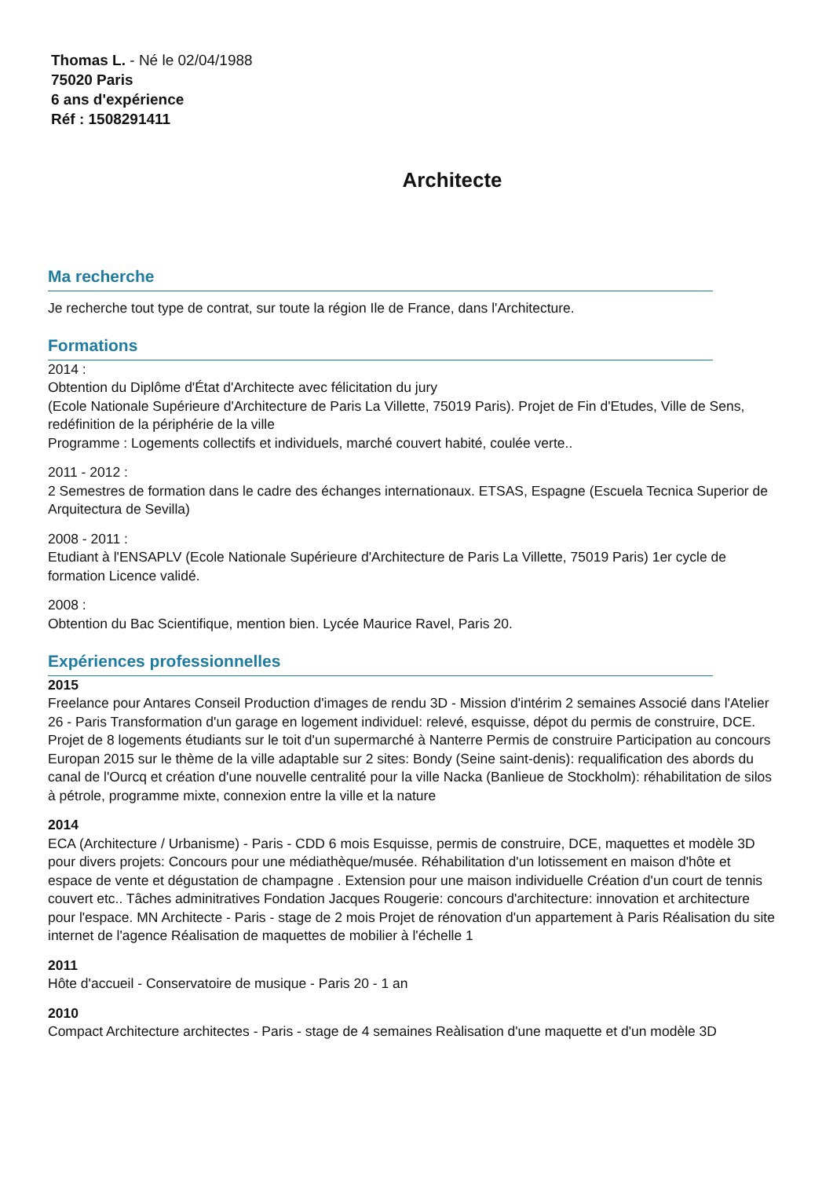Thomas L. - Né le 02/04/1988
75020 Paris
6 ans d'expérience
Réf : 1508291411
Architecte
Ma recherche
Je recherche tout type de contrat, sur toute la région Ile de France, dans l'Architecture.
Formations
2014 :
Obtention du Diplôme d'État d'Architecte avec félicitation du jury
(Ecole Nationale Supérieure d'Architecture de Paris La Villette, 75019 Paris). Projet de Fin d'Etudes, Ville de Sens, redéfinition de la périphérie de la ville
Programme : Logements collectifs et individuels, marché couvert habité, coulée verte..
2011 - 2012 :
2 Semestres de formation dans le cadre des échanges internationaux. ETSAS, Espagne (Escuela Tecnica Superior de Arquitectura de Sevilla)
2008 - 2011 :
Etudiant à l'ENSAPLV (Ecole Nationale Supérieure d'Architecture de Paris La Villette, 75019 Paris) 1er cycle de formation Licence validé.
2008 :
Obtention du Bac Scientifique, mention bien. Lycée Maurice Ravel, Paris 20.
Expériences professionnelles
2015
Freelance pour Antares Conseil Production d'images de rendu 3D - Mission d'intérim 2 semaines Associé dans l'Atelier 26 - Paris Transformation d'un garage en logement individuel: relevé, esquisse, dépot du permis de construire, DCE. Projet de 8 logements étudiants sur le toit d'un supermarché à Nanterre Permis de construire Participation au concours Europan 2015 sur le thème de la ville adaptable sur 2 sites: Bondy (Seine saint-denis): requalification des abords du canal de l'Ourcq et création d'une nouvelle centralité pour la ville Nacka (Banlieue de Stockholm): réhabilitation de silos à pétrole, programme mixte, connexion entre la ville et la nature
2014
ECA (Architecture / Urbanisme) - Paris - CDD 6 mois Esquisse, permis de construire, DCE, maquettes et modèle 3D pour divers projets: Concours pour une médiathèque/musée. Réhabilitation d'un lotissement en maison d'hôte et espace de vente et dégustation de champagne . Extension pour une maison individuelle Création d'un court de tennis couvert etc.. Tâches adminitratives Fondation Jacques Rougerie: concours d'architecture: innovation et architecture pour l'espace. MN Architecte - Paris - stage de 2 mois Projet de rénovation d'un appartement à Paris Réalisation du site internet de l'agence Réalisation de maquettes de mobilier à l'échelle 1
2011
Hôte d'accueil - Conservatoire de musique - Paris 20 - 1 an
2010
Compact Architecture architectes - Paris - stage de 4 semaines Reàlisation d'une maquette et d'un modèle 3D